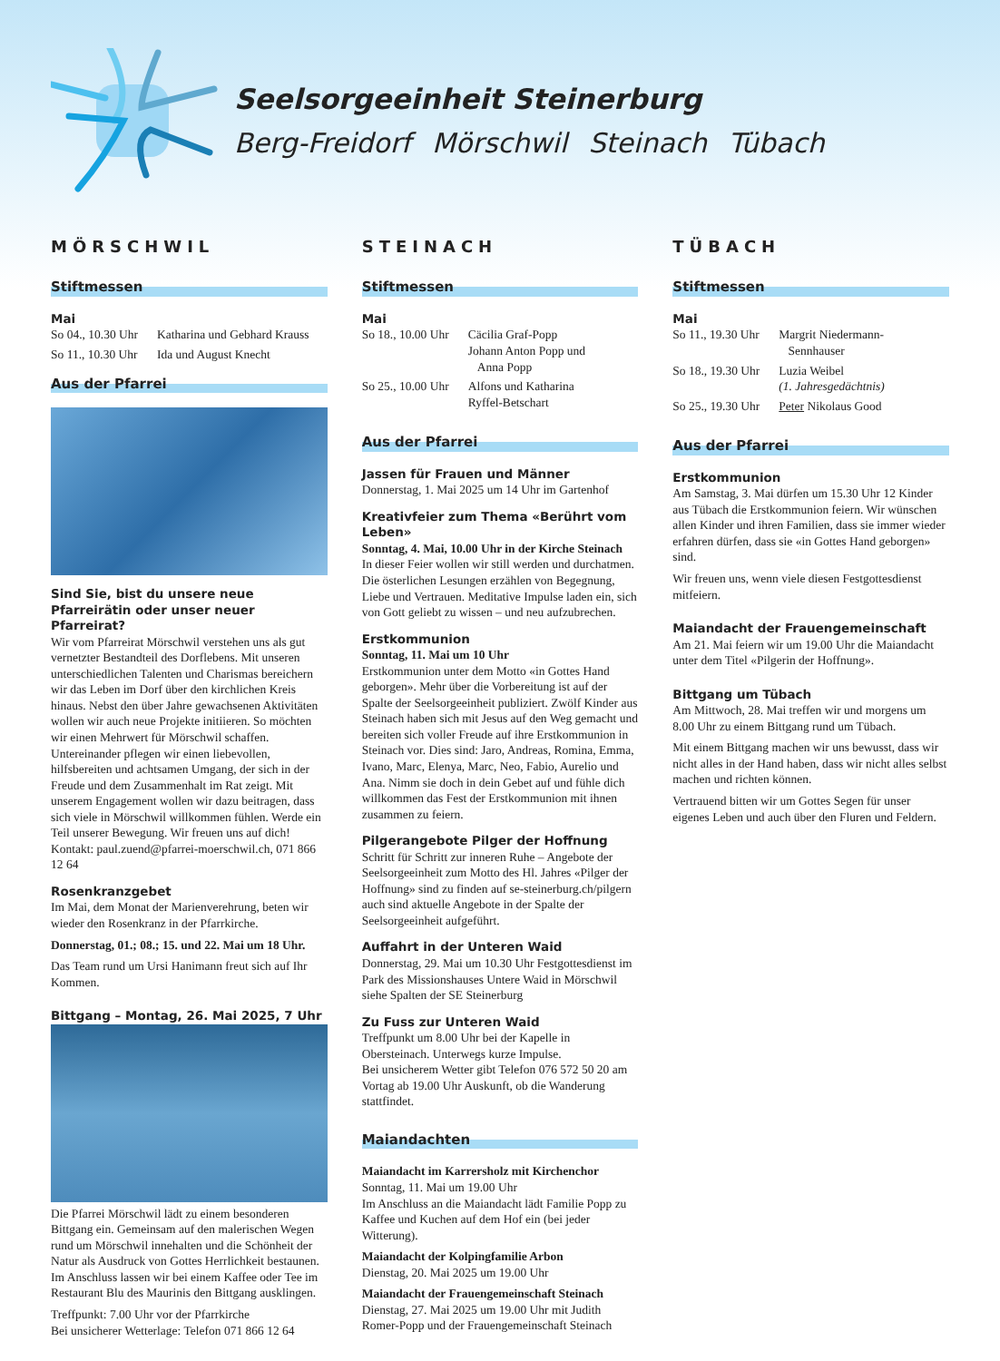Seelsorgeeinheit Steinerburg
Berg-Freidorf Mörschwil Steinach Tübach
MÖRSCHWIL
Stiftmessen
Mai
So 04., 10.30 Uhr Katharina und Gebhard Krauss
So 11., 10.30 Uhr Ida und August Knecht
Aus der Pfarrei
Sind Sie, bist du unsere neue Pfarreirätin oder unser neuer Pfarreirat?
Wir vom Pfarreirat Mörschwil verstehen uns als gut vernetzter Bestandteil des Dorflebens. Mit unseren unterschiedlichen Talenten und Charismas bereichern wir das Leben im Dorf über den kirchlichen Kreis hinaus. Nebst den über Jahre gewachsenen Aktivitäten wollen wir auch neue Projekte initiieren. So möchten wir einen Mehrwert für Mörschwil schaffen. Untereinander pflegen wir einen liebevollen, hilfsbereiten und achtsamen Umgang, der sich in der Freude und dem Zusammenhalt im Rat zeigt. Mit unserem Engagement wollen wir dazu beitragen, dass sich viele in Mörschwil willkommen fühlen. Werde ein Teil unserer Bewegung. Wir freuen uns auf dich! Kontakt: paul.zuend@pfarrei-moerschwil.ch, 071 866 12 64
Rosenkranzgebet
Im Mai, dem Monat der Marienverehrung, beten wir wieder den Rosenkranz in der Pfarrkirche.
Donnerstag, 01.; 08.; 15. und 22. Mai um 18 Uhr.
Das Team rund um Ursi Hanimann freut sich auf Ihr Kommen.
Bittgang – Montag, 26. Mai 2025, 7 Uhr
Die Pfarrei Mörschwil lädt zu einem besonderen Bittgang ein. Gemeinsam auf den malerischen Wegen rund um Mörschwil innehalten und die Schönheit der Natur als Ausdruck von Gottes Herrlichkeit bestaunen. Im Anschluss lassen wir bei einem Kaffee oder Tee im Restaurant Blu des Maurinis den Bittgang ausklingen.
Treffpunkt: 7.00 Uhr vor der Pfarrkirche
Bei unsicherer Wetterlage: Telefon 071 866 12 64
STEINACH
Stiftmessen
Mai
So 18., 10.00 Uhr Cäcilia Graf-Popp
Johann Anton Popp und
Anna Popp
So 25., 10.00 Uhr Alfons und Katharina
Ryffel-Betschart
Aus der Pfarrei
Jassen für Frauen und Männer
Donnerstag, 1. Mai 2025 um 14 Uhr im Gartenhof
Kreativfeier zum Thema «Berührt vom Leben»
Sonntag, 4. Mai, 10.00 Uhr in der Kirche Steinach
In dieser Feier wollen wir still werden und durchatmen. Die österlichen Lesungen erzählen von Begegnung, Liebe und Vertrauen. Meditative Impulse laden ein, sich von Gott geliebt zu wissen – und neu aufzubrechen.
Erstkommunion
Sonntag, 11. Mai um 10 Uhr
Erstkommunion unter dem Motto «in Gottes Hand geborgen». Mehr über die Vorbereitung ist auf der Spalte der Seelsorgeeinheit publiziert. Zwölf Kinder aus Steinach haben sich mit Jesus auf den Weg gemacht und bereiten sich voller Freude auf ihre Erstkommunion in Steinach vor. Dies sind: Jaro, Andreas, Romina, Emma, Ivano, Marc, Elenya, Marc, Neo, Fabio, Aurelio und Ana. Nimm sie doch in dein Gebet auf und fühle dich willkommen das Fest der Erstkommunion mit ihnen zusammen zu feiern.
Pilgerangebote Pilger der Hoffnung
Schritt für Schritt zur inneren Ruhe – Angebote der Seelsorgeeinheit zum Motto des Hl. Jahres «Pilger der Hoffnung» sind zu finden auf se-steinerburg.ch/pilgern auch sind aktuelle Angebote in der Spalte der Seelsorgeeinheit aufgeführt.
Auffahrt in der Unteren Waid
Donnerstag, 29. Mai um 10.30 Uhr Festgottesdienst im Park des Missionshauses Untere Waid in Mörschwil siehe Spalten der SE Steinerburg
Zu Fuss zur Unteren Waid
Treffpunkt um 8.00 Uhr bei der Kapelle in Obersteinach. Unterwegs kurze Impulse.
Bei unsicherem Wetter gibt Telefon 076 572 50 20 am Vortag ab 19.00 Uhr Auskunft, ob die Wanderung stattfindet.
Maiandachten
Maiandacht im Karrersholz mit Kirchenchor
Sonntag, 11. Mai um 19.00 Uhr
Im Anschluss an die Maiandacht lädt Familie Popp zu Kaffee und Kuchen auf dem Hof ein (bei jeder Witterung).
Maiandacht der Kolpingfamilie Arbon
Dienstag, 20. Mai 2025 um 19.00 Uhr
Maiandacht der Frauengemeinschaft Steinach
Dienstag, 27. Mai 2025 um 19.00 Uhr mit Judith Romer-Popp und der Frauengemeinschaft Steinach
TÜBACH
Stiftmessen
Mai
So 11., 19.30 Uhr Margrit Niedermann-
Sennhauser
So 18., 19.30 Uhr Luzia Weibel
(1. Jahresgedächtnis)
So 25., 19.30 Uhr Peter Nikolaus Good
Aus der Pfarrei
Erstkommunion
Am Samstag, 3. Mai dürfen um 15.30 Uhr 12 Kinder aus Tübach die Erstkommunion feiern. Wir wünschen allen Kinder und ihren Familien, dass sie immer wieder erfahren dürfen, dass sie «in Gottes Hand geborgen» sind.
Wir freuen uns, wenn viele diesen Festgottesdienst mitfeiern.
Maiandacht der Frauengemeinschaft
Am 21. Mai feiern wir um 19.00 Uhr die Maiandacht unter dem Titel «Pilgerin der Hoffnung».
Bittgang um Tübach
Am Mittwoch, 28. Mai treffen wir und morgens um 8.00 Uhr zu einem Bittgang rund um Tübach.
Mit einem Bittgang machen wir uns bewusst, dass wir nicht alles in der Hand haben, dass wir nicht alles selbst machen und richten können.
Vertrauend bitten wir um Gottes Segen für unser eigenes Leben und auch über den Fluren und Feldern.